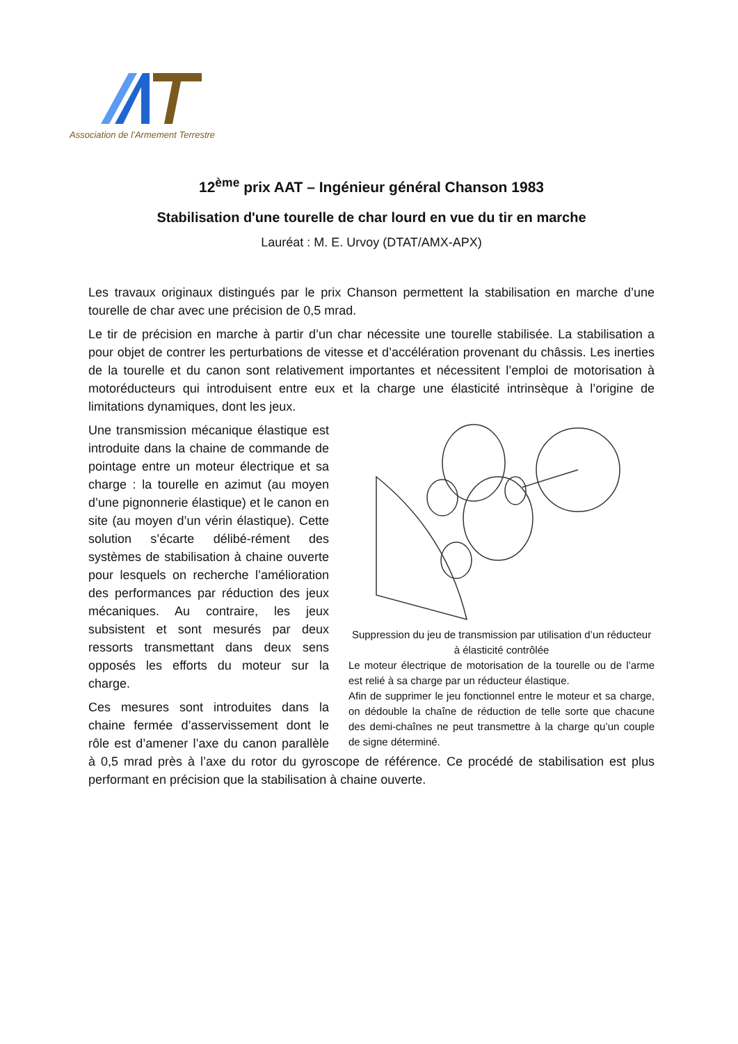Association de l’Armement Terrestre
12<sup>ème</sup> prix AAT – Ingénieur général Chanson 1983
Stabilisation d'une tourelle de char lourd en vue du tir en marche
Lauréat : M. E. Urvoy (DTAT/AMX-APX)
Les travaux originaux distingués par le prix Chanson permettent la stabilisation en marche d’une tourelle de char avec une précision de 0,5 mrad.
Le tir de précision en marche à partir d’un char nécessite une tourelle stabilisée. La stabilisation a pour objet de contrer les perturbations de vitesse et d’accélération provenant du châssis. Les inerties de la tourelle et du canon sont relativement importantes et nécessitent l’emploi de motorisation à motoréducteurs qui introduisent entre eux et la charge une élasticité intrinsèque à l’origine de limitations dynamiques, dont les jeux.
Suppression du jeu de transmission par utilisation d’un réducteur à élasticité contrôlée
Le moteur électrique de motorisation de la tourelle ou de l’arme est relié à sa charge par un réducteur élastique.
Afin de supprimer le jeu fonctionnel entre le moteur et sa charge, on dédouble la chaîne de réduction de telle sorte que chacune des demi-chaînes ne peut transmettre à la charge qu’un couple de signe déterminé.
Une transmission mécanique élastique est introduite dans la chaine de commande de pointage entre un moteur électrique et sa charge : la tourelle en azimut (au moyen d’une pignonnerie élastique) et le canon en site (au moyen d’un vérin élastique). Cette solution s’écarte délibé-rément des systèmes de stabilisation à chaine ouverte pour lesquels on recherche l’amélioration des performances par réduction des jeux mécaniques. Au contraire, les jeux subsistent et sont mesurés par deux ressorts transmettant dans deux sens opposés les efforts du moteur sur la charge.
Ces mesures sont introduites dans la chaine fermée d’asservissement dont le rôle est d’amener l’axe du canon parallèle à 0,5 mrad près à l’axe du rotor du gyroscope de référence. Ce procédé de stabilisation est plus performant en précision que la stabilisation à chaine ouverte.